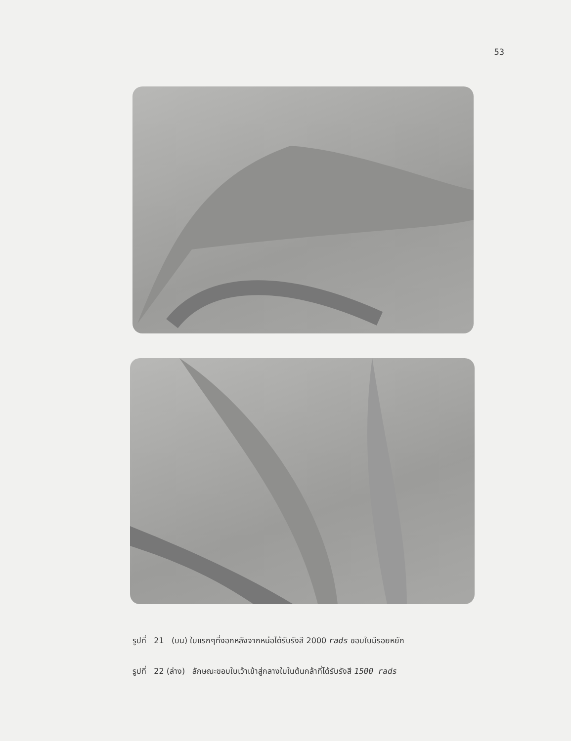53
รูปที่ 21 (บน) ใบแรกๆที่งอกหลังจากหน่อได้รับรังสี 2000 rads ขอบใบมีรอยหยัก
รูปที่ 22 (ล่าง) ลักษณะขอบใบเว้าเข้าสู่กลางใบในต้นกล้าที่ได้รับรังสี 1500 rads